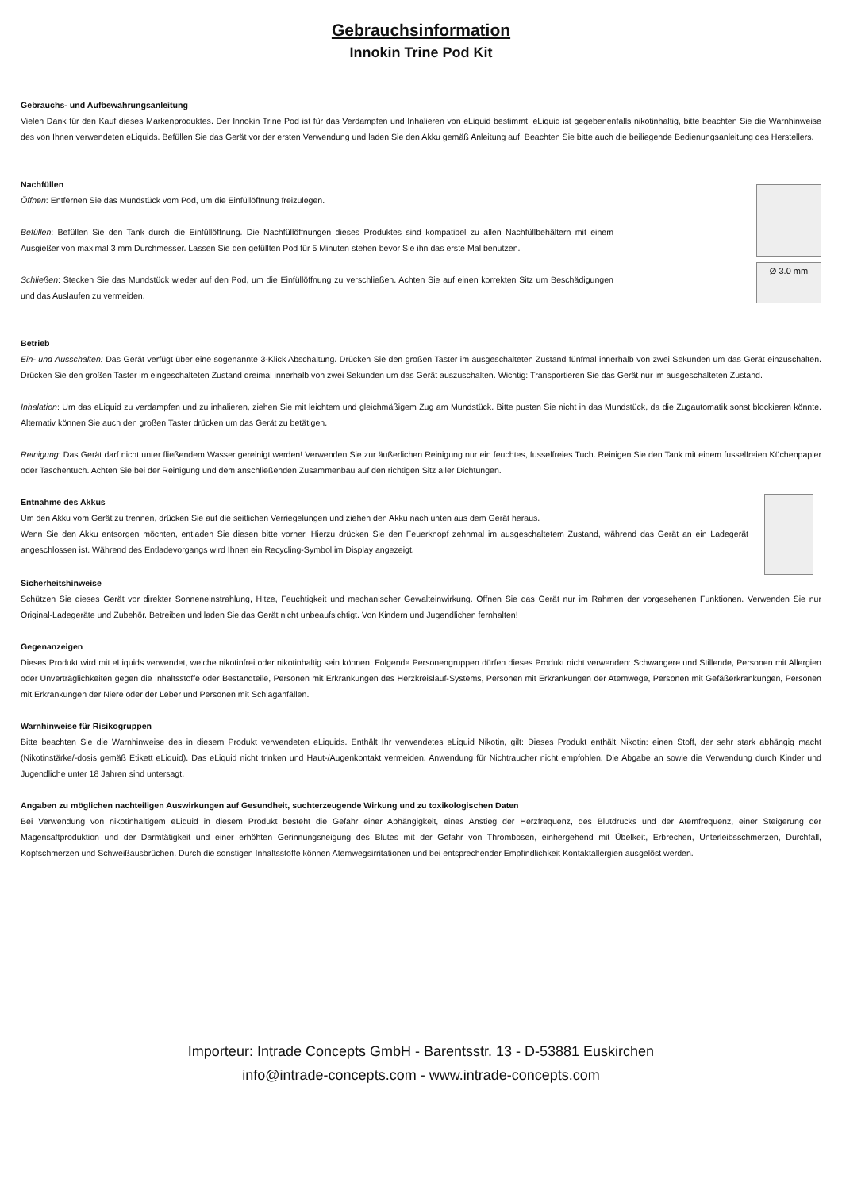Gebrauchsinformation
Innokin Trine Pod Kit
Gebrauchs- und Aufbewahrungsanleitung
Vielen Dank für den Kauf dieses Markenproduktes. Der Innokin Trine Pod ist für das Verdampfen und Inhalieren von eLiquid bestimmt. eLiquid ist gegebenenfalls nikotinhaltig, bitte beachten Sie die Warnhinweise des von Ihnen verwendeten eLiquids. Befüllen Sie das Gerät vor der ersten Verwendung und laden Sie den Akku gemäß Anleitung auf. Beachten Sie bitte auch die beiliegende Bedienungsanleitung des Herstellers.
Nachfüllen
Öffnen: Entfernen Sie das Mundstück vom Pod, um die Einfüllöffnung freizulegen.
Befüllen: Befüllen Sie den Tank durch die Einfüllöffnung. Die Nachfüllöffnungen dieses Produktes sind kompatibel zu allen Nachfüllbehältern mit einem Ausgießer von maximal 3 mm Durchmesser. Lassen Sie den gefüllten Pod für 5 Minuten stehen bevor Sie ihn das erste Mal benutzen.
Schließen: Stecken Sie das Mundstück wieder auf den Pod, um die Einfüllöffnung zu verschließen. Achten Sie auf einen korrekten Sitz um Beschädigungen und das Auslaufen zu vermeiden.
Ø 3.0 mm
Betrieb
Ein- und Ausschalten: Das Gerät verfügt über eine sogenannte 3-Klick Abschaltung. Drücken Sie den großen Taster im ausgeschalteten Zustand fünfmal innerhalb von zwei Sekunden um das Gerät einzuschalten. Drücken Sie den großen Taster im eingeschalteten Zustand dreimal innerhalb von zwei Sekunden um das Gerät auszuschalten. Wichtig: Transportieren Sie das Gerät nur im ausgeschalteten Zustand.
Inhalation: Um das eLiquid zu verdampfen und zu inhalieren, ziehen Sie mit leichtem und gleichmäßigem Zug am Mundstück. Bitte pusten Sie nicht in das Mundstück, da die Zugautomatik sonst blockieren könnte. Alternativ können Sie auch den großen Taster drücken um das Gerät zu betätigen.
Reinigung: Das Gerät darf nicht unter fließendem Wasser gereinigt werden! Verwenden Sie zur äußerlichen Reinigung nur ein feuchtes, fusselfreies Tuch. Reinigen Sie den Tank mit einem fusselfreien Küchenpapier oder Taschentuch. Achten Sie bei der Reinigung und dem anschließenden Zusammenbau auf den richtigen Sitz aller Dichtungen.
Entnahme des Akkus
Um den Akku vom Gerät zu trennen, drücken Sie auf die seitlichen Verriegelungen und ziehen den Akku nach unten aus dem Gerät heraus.
Wenn Sie den Akku entsorgen möchten, entladen Sie diesen bitte vorher. Hierzu drücken Sie den Feuerknopf zehnmal im ausgeschaltetem Zustand, während das Gerät an ein Ladegerät angeschlossen ist. Während des Entladevorgangs wird Ihnen ein Recycling-Symbol im Display angezeigt.
Sicherheitshinweise
Schützen Sie dieses Gerät vor direkter Sonneneinstrahlung, Hitze, Feuchtigkeit und mechanischer Gewalteinwirkung. Öffnen Sie das Gerät nur im Rahmen der vorgesehenen Funktionen. Verwenden Sie nur Original-Ladegeräte und Zubehör. Betreiben und laden Sie das Gerät nicht unbeaufsichtigt. Von Kindern und Jugendlichen fernhalten!
Gegenanzeigen
Dieses Produkt wird mit eLiquids verwendet, welche nikotinfrei oder nikotinhaltig sein können. Folgende Personengruppen dürfen dieses Produkt nicht verwenden: Schwangere und Stillende, Personen mit Allergien oder Unverträglichkeiten gegen die Inhaltsstoffe oder Bestandteile, Personen mit Erkrankungen des Herzkreislauf-Systems, Personen mit Erkrankungen der Atemwege, Personen mit Gefäßerkrankungen, Personen mit Erkrankungen der Niere oder der Leber und Personen mit Schlaganfällen.
Warnhinweise für Risikogruppen
Bitte beachten Sie die Warnhinweise des in diesem Produkt verwendeten eLiquids. Enthält Ihr verwendetes eLiquid Nikotin, gilt: Dieses Produkt enthält Nikotin: einen Stoff, der sehr stark abhängig macht (Nikotinstärke/-dosis gemäß Etikett eLiquid). Das eLiquid nicht trinken und Haut-/Augenkontakt vermeiden. Anwendung für Nichtraucher nicht empfohlen. Die Abgabe an sowie die Verwendung durch Kinder und Jugendliche unter 18 Jahren sind untersagt.
Angaben zu möglichen nachteiligen Auswirkungen auf Gesundheit, suchterzeugende Wirkung und zu toxikologischen Daten
Bei Verwendung von nikotinhaltigem eLiquid in diesem Produkt besteht die Gefahr einer Abhängigkeit, eines Anstieg der Herzfrequenz, des Blutdrucks und der Atemfrequenz, einer Steigerung der Magensaftproduktion und der Darmtätigkeit und einer erhöhten Gerinnungsneigung des Blutes mit der Gefahr von Thrombosen, einhergehend mit Übelkeit, Erbrechen, Unterleibsschmerzen, Durchfall, Kopfschmerzen und Schweißausbrüchen. Durch die sonstigen Inhaltsstoffe können Atemwegsirritationen und bei entsprechender Empfindlichkeit Kontaktallergien ausgelöst werden.
Importeur: Intrade Concepts GmbH - Barentsstr. 13 - D-53881 Euskirchen
info@intrade-concepts.com - www.intrade-concepts.com